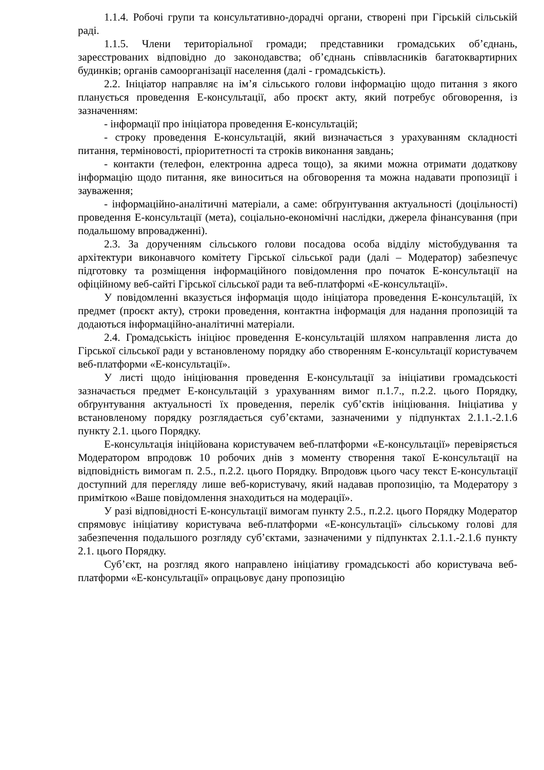1.1.4. Робочі групи та консультативно-дорадчі органи, створені при Гірській сільській раді.
1.1.5. Члени територіальної громади; представники громадських об’єднань, зареєстрованих відповідно до законодавства; об’єднань співвласників багатоквартирних будинків; органів самоорганізації населення (далі - громадськість).
2.2. Ініціатор направляє на ім’я сільського голови інформацію щодо питання з якого планується проведення Е-консультації, або проєкт акту, який потребує обговорення, із зазначенням:
- інформації про ініціатора проведення Е-консультацій;
- строку проведення Е-консультацій, який визначається з урахуванням складності питання, терміновості, пріоритетності та строків виконання завдань;
- контакти (телефон, електронна адреса тощо), за якими можна отримати додаткову інформацію щодо питання, яке виноситься на обговорення та можна надавати пропозиції і зауваження;
- інформаційно-аналітичні матеріали, а саме: обґрунтування актуальності (доцільності) проведення Е-консультації (мета), соціально-економічні наслідки, джерела фінансування (при подальшому впровадженні).
2.3. За дорученням сільського голови посадова особа відділу містобудування та архітектури виконавчого комітету Гірської сільської ради (далі – Модератор) забезпечує підготовку та розміщення інформаційного повідомлення про початок Е-консультації на офіційному веб-сайті Гірської сільської ради та веб-платформі «Е-консультації».
У повідомленні вказується інформація щодо ініціатора проведення Е-консультацій, їх предмет (проєкт акту), строки проведення, контактна інформація для надання пропозицій та додаються інформаційно-аналітичні матеріали.
2.4. Громадськість ініціює проведення Е-консультацій шляхом направлення листа до Гірської сільської ради у встановленому порядку або створенням Е-консультації користувачем веб-платформи «Е-консультації».
У листі щодо ініціювання проведення Е-консультації за ініціативи громадськості зазначається предмет Е-консультацій з урахуванням вимог п.1.7., п.2.2. цього Порядку, обґрунтування актуальності їх проведення, перелік суб’єктів ініціювання. Ініціатива у встановленому порядку розглядається суб’єктами, зазначеними у підпунктах 2.1.1.-2.1.6 пункту 2.1. цього Порядку.
Е-консультація ініційована користувачем веб-платформи «Е-консультації» перевіряється Модератором впродовж 10 робочих днів з моменту створення такої Е-консультації на відповідність вимогам п. 2.5., п.2.2. цього Порядку. Впродовж цього часу текст Е-консультації доступний для перегляду лише веб-користувачу, який надавав пропозицію, та Модератору з приміткою «Ваше повідомлення знаходиться на модерації».
У разі відповідності Е-консультації вимогам пункту 2.5., п.2.2. цього Порядку Модератор спрямовує ініціативу користувача веб-платформи «Е-консультації» сільському голові для забезпечення подальшого розгляду суб’єктами, зазначеними у підпунктах 2.1.1.-2.1.6 пункту 2.1. цього Порядку.
Суб’єкт, на розгляд якого направлено ініціативу громадськості або користувача веб-платформи «Е-консультації» опрацьовує дану пропозицію